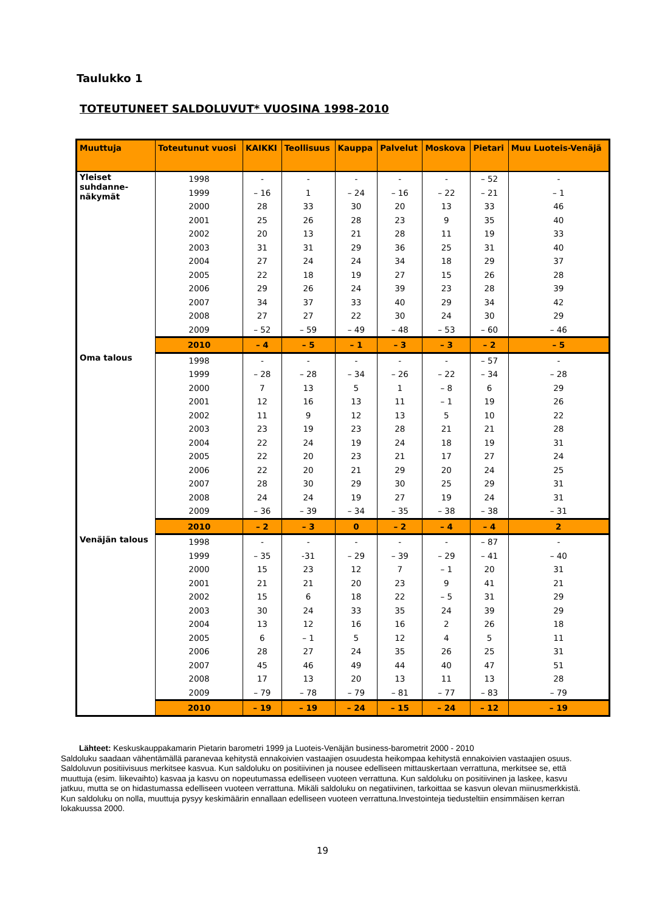Taulukko 1
TOTEUTUNEET SALDOLUVUT* VUOSINA 1998-2010
| Muuttuja | Toteutunut vuosi | KAIKKI | Teollisuus | Kauppa | Palvelut | Moskova | Pietari | Muu Luoteis-Venäjä |
| --- | --- | --- | --- | --- | --- | --- | --- | --- |
| Yleiset suhdanne-näkymät | 1998 | - | - | - | - | - | – 52 | - |
| | 1999 | – 16 | 1 | – 24 | – 16 | – 22 | – 21 | – 1 |
| | 2000 | 28 | 33 | 30 | 20 | 13 | 33 | 46 |
| | 2001 | 25 | 26 | 28 | 23 | 9 | 35 | 40 |
| | 2002 | 20 | 13 | 21 | 28 | 11 | 19 | 33 |
| | 2003 | 31 | 31 | 29 | 36 | 25 | 31 | 40 |
| | 2004 | 27 | 24 | 24 | 34 | 18 | 29 | 37 |
| | 2005 | 22 | 18 | 19 | 27 | 15 | 26 | 28 |
| | 2006 | 29 | 26 | 24 | 39 | 23 | 28 | 39 |
| | 2007 | 34 | 37 | 33 | 40 | 29 | 34 | 42 |
| | 2008 | 27 | 27 | 22 | 30 | 24 | 30 | 29 |
| | 2009 | – 52 | – 59 | – 49 | – 48 | – 53 | – 60 | – 46 |
| | 2010 | – 4 | – 5 | – 1 | – 3 | – 3 | – 2 | – 5 |
| Oma talous | 1998 | - | - | - | - | - | – 57 | - |
| | 1999 | – 28 | – 28 | – 34 | – 26 | – 22 | – 34 | – 28 |
| | 2000 | 7 | 13 | 5 | 1 | – 8 | 6 | 29 |
| | 2001 | 12 | 16 | 13 | 11 | – 1 | 19 | 26 |
| | 2002 | 11 | 9 | 12 | 13 | 5 | 10 | 22 |
| | 2003 | 23 | 19 | 23 | 28 | 21 | 21 | 28 |
| | 2004 | 22 | 24 | 19 | 24 | 18 | 19 | 31 |
| | 2005 | 22 | 20 | 23 | 21 | 17 | 27 | 24 |
| | 2006 | 22 | 20 | 21 | 29 | 20 | 24 | 25 |
| | 2007 | 28 | 30 | 29 | 30 | 25 | 29 | 31 |
| | 2008 | 24 | 24 | 19 | 27 | 19 | 24 | 31 |
| | 2009 | – 36 | – 39 | – 34 | – 35 | – 38 | – 38 | – 31 |
| | 2010 | – 2 | – 3 | 0 | – 2 | – 4 | – 4 | 2 |
| Venäjän talous | 1998 | - | - | - | - | - | – 87 | - |
| | 1999 | – 35 | -31 | – 29 | – 39 | – 29 | – 41 | – 40 |
| | 2000 | 15 | 23 | 12 | 7 | – 1 | 20 | 31 |
| | 2001 | 21 | 21 | 20 | 23 | 9 | 41 | 21 |
| | 2002 | 15 | 6 | 18 | 22 | – 5 | 31 | 29 |
| | 2003 | 30 | 24 | 33 | 35 | 24 | 39 | 29 |
| | 2004 | 13 | 12 | 16 | 16 | 2 | 26 | 18 |
| | 2005 | 6 | – 1 | 5 | 12 | 4 | 5 | 11 |
| | 2006 | 28 | 27 | 24 | 35 | 26 | 25 | 31 |
| | 2007 | 45 | 46 | 49 | 44 | 40 | 47 | 51 |
| | 2008 | 17 | 13 | 20 | 13 | 11 | 13 | 28 |
| | 2009 | – 79 | – 78 | – 79 | – 81 | – 77 | – 83 | – 79 |
| | 2010 | – 19 | – 19 | – 24 | – 15 | – 24 | – 12 | – 19 |
Lähteet: Keskuskauppakamarin Pietarin barometri 1999 ja Luoteis-Venäjän business-barometrit 2000 - 2010
Saldoluku saadaan vähentämällä paranevaa kehitystä ennakoivien vastaajien osuudesta heikompaa kehitystä ennakoivien vastaajien osuus. Saldoluvun positiivisuus merkitsee kasvua. Kun saldoluku on positiivinen ja nousee edelliseen mittauskertaan verrattuna, merkitsee se, että muuttuja (esim. liikevaihto) kasvaa ja kasvu on nopeutumassa edelliseen vuoteen verrattuna. Kun saldoluku on positiivinen ja laskee, kasvu jatkuu, mutta se on hidastumassa edelliseen vuoteen verrattuna. Mikäli saldoluku on negatiivinen, tarkoittaa se kasvun olevan miinusmerkkistä. Kun saldoluku on nolla, muuttuja pysyy keskimäärin ennallaan edelliseen vuoteen verrattuna.Investointeja tiedusteltiin ensimmäisen kerran lokakuussa 2000.
19